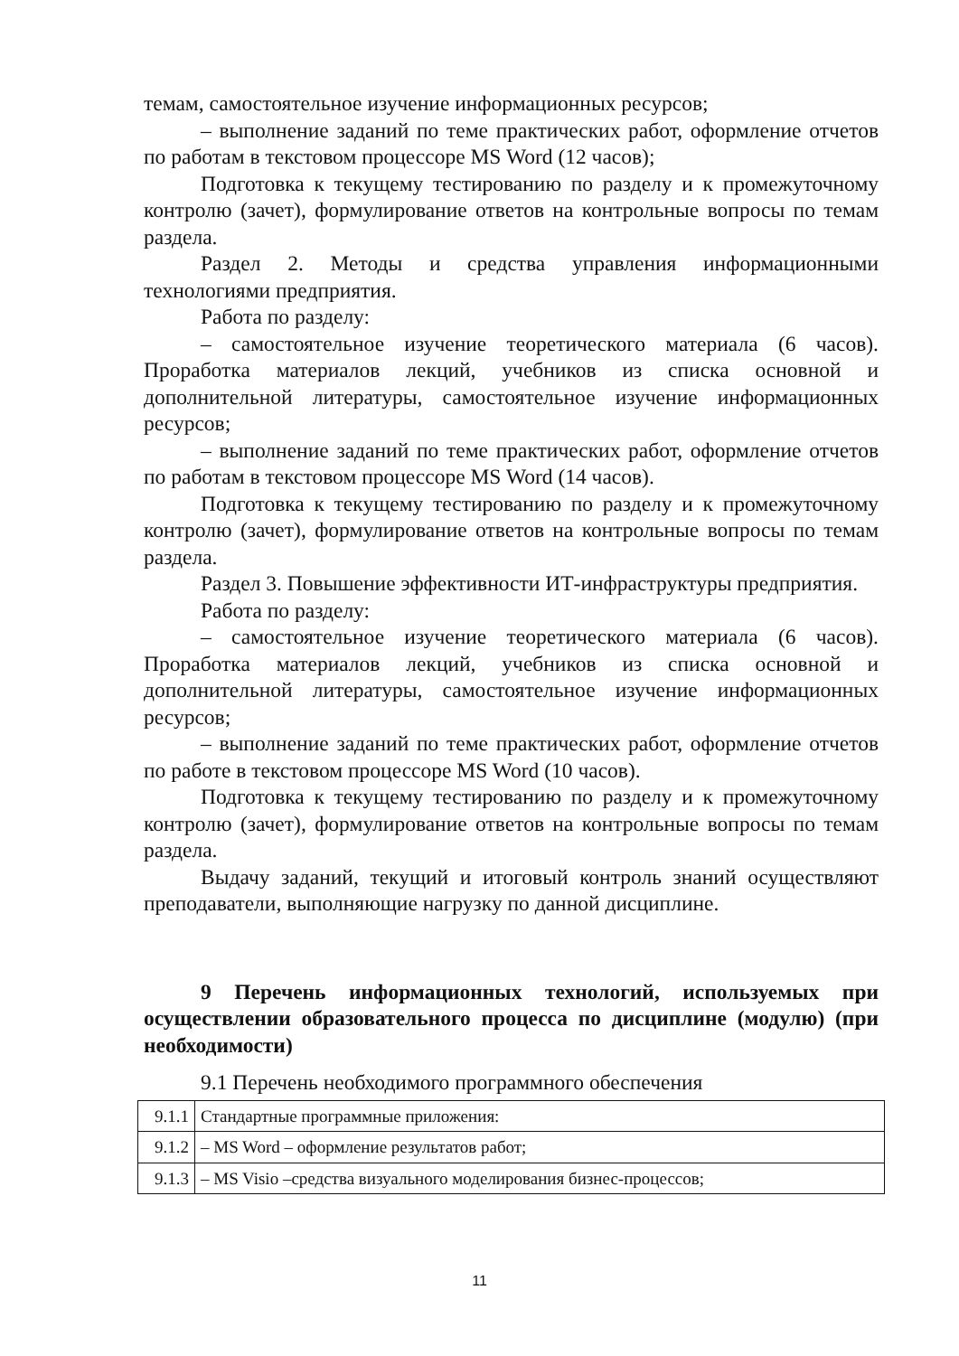темам, самостоятельное изучение информационных ресурсов;
– выполнение заданий по теме практических работ, оформление отчетов по работам в текстовом процессоре MS Word (12 часов);
Подготовка к текущему тестированию по разделу и к промежуточному контролю (зачет), формулирование ответов на контрольные вопросы по темам раздела.
Раздел 2. Методы и средства управления информационными технологиями предприятия.
Работа по разделу:
– самостоятельное изучение теоретического материала (6 часов). Проработка материалов лекций, учебников из списка основной и дополнительной литературы, самостоятельное изучение информационных ресурсов;
– выполнение заданий по теме практических работ, оформление отчетов по работам в текстовом процессоре MS Word (14 часов).
Подготовка к текущему тестированию по разделу и к промежуточному контролю (зачет), формулирование ответов на контрольные вопросы по темам раздела.
Раздел 3. Повышение эффективности ИТ-инфраструктуры предприятия.
Работа по разделу:
– самостоятельное изучение теоретического материала (6 часов). Проработка материалов лекций, учебников из списка основной и дополнительной литературы, самостоятельное изучение информационных ресурсов;
– выполнение заданий по теме практических работ, оформление отчетов по работе в текстовом процессоре MS Word (10 часов).
Подготовка к текущему тестированию по разделу и к промежуточному контролю (зачет), формулирование ответов на контрольные вопросы по темам раздела.
Выдачу заданий, текущий и итоговый контроль знаний осуществляют преподаватели, выполняющие нагрузку по данной дисциплине.
9 Перечень информационных технологий, используемых при осуществлении образовательного процесса по дисциплине (модулю) (при необходимости)
9.1 Перечень необходимого программного обеспечения
| 9.1.1 | Стандартные программные приложения: |
| 9.1.2 | – MS Word – оформление результатов работ; |
| 9.1.3 | – MS Visio –средства визуального моделирования бизнес-процессов; |
11